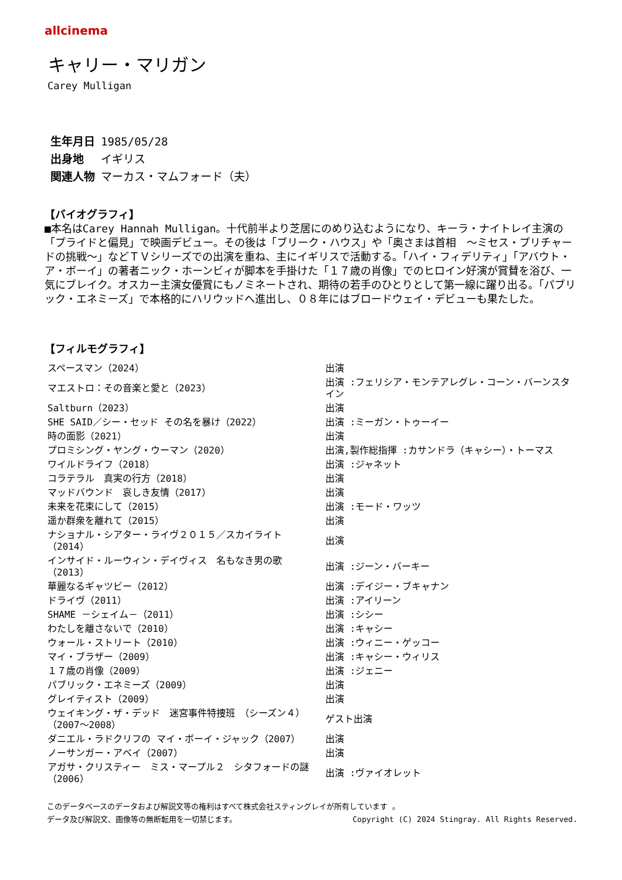allcinema
キャリー・マリガン
Carey Mulligan
生年月日 1985/05/28
出身地 イギリス
関連人物 マーカス・マムフォード（夫）
【バイオグラフィ】
■本名はCarey Hannah Mulligan。十代前半より芝居にのめり込むようになり、キーラ・ナイトレイ主演の「プライドと偏見」で映画デビュー。その後は「ブリーク・ハウス」や「奥さまは首相　～ミセス・プリチャードの挑戦～」などＴＶシリーズでの出演を重ね、主にイギリスで活動する。「ハイ・フィデリティ」「アバウト・ア・ボーイ」の著者ニック・ホーンビィが脚本を手掛けた「１７歳の肖像」でのヒロイン好演が賞賛を浴び、一気にブレイク。オスカー主演女優賞にもノミネートされ、期待の若手のひとりとして第一線に躍り出る。「パブリック・エネミーズ」で本格的にハリウッドへ進出し、０８年にはブロードウェイ・デビューも果たした。
【フィルモグラフィ】
| スペースマン（2024） | 出演 |
| マエストロ：その音楽と愛と（2023） | 出演 :フェリシア・モンテアレグレ・コーン・バーンスタイン |
| Saltburn（2023） | 出演 |
| SHE SAID／シー・セッド その名を暴け（2022） | 出演 :ミーガン・トゥーイー |
| 時の面影（2021） | 出演 |
| プロミシング・ヤング・ウーマン（2020） | 出演,製作総指揮 :カサンドラ（キャシー）・トーマス |
| ワイルドライフ（2018） | 出演 :ジャネット |
| コラテラル 真実の行方（2018） | 出演 |
| マッドバウンド 哀しき友情（2017） | 出演 |
| 未来を花束にして（2015） | 出演 :モード・ワッツ |
| 遥か群衆を離れて（2015） | 出演 |
| ナショナル・シアター・ライヴ２０１５／スカイライト（2014） | 出演 |
| インサイド・ルーウィン・デイヴィス 名もなき男の歌（2013） | 出演 :ジーン・バーキー |
| 華麗なるギャツビー（2012） | 出演 :デイジー・ブキャナン |
| ドライヴ（2011） | 出演 :アイリーン |
| SHAME －シェイム－（2011） | 出演 :シシー |
| わたしを離さないで（2010） | 出演 :キャシー |
| ウォール・ストリート（2010） | 出演 :ウィニー・ゲッコー |
| マイ・ブラザー（2009） | 出演 :キャシー・ウィリス |
| １７歳の肖像（2009） | 出演 :ジェニー |
| パブリック・エネミーズ（2009） | 出演 |
| グレイティスト（2009） | 出演 |
| ウェイキング・ザ・デッド 迷宮事件特捜班 （シーズン４）（2007～2008） | ゲスト出演 |
| ダニエル・ラドクリフの マイ・ボーイ・ジャック（2007） | 出演 |
| ノーサンガー・アベイ（2007） | 出演 |
| アガサ・クリスティー ミス・マープル２ シタフォードの謎（2006） | 出演 :ヴァイオレット |
このデータベースのデータおよび解説文等の権利はすべて株式会社スティングレイが所有しています 。
データ及び解説文、画像等の無断転用を一切禁じます。 Copyright (C) 2024 Stingray. All Rights Reserved.